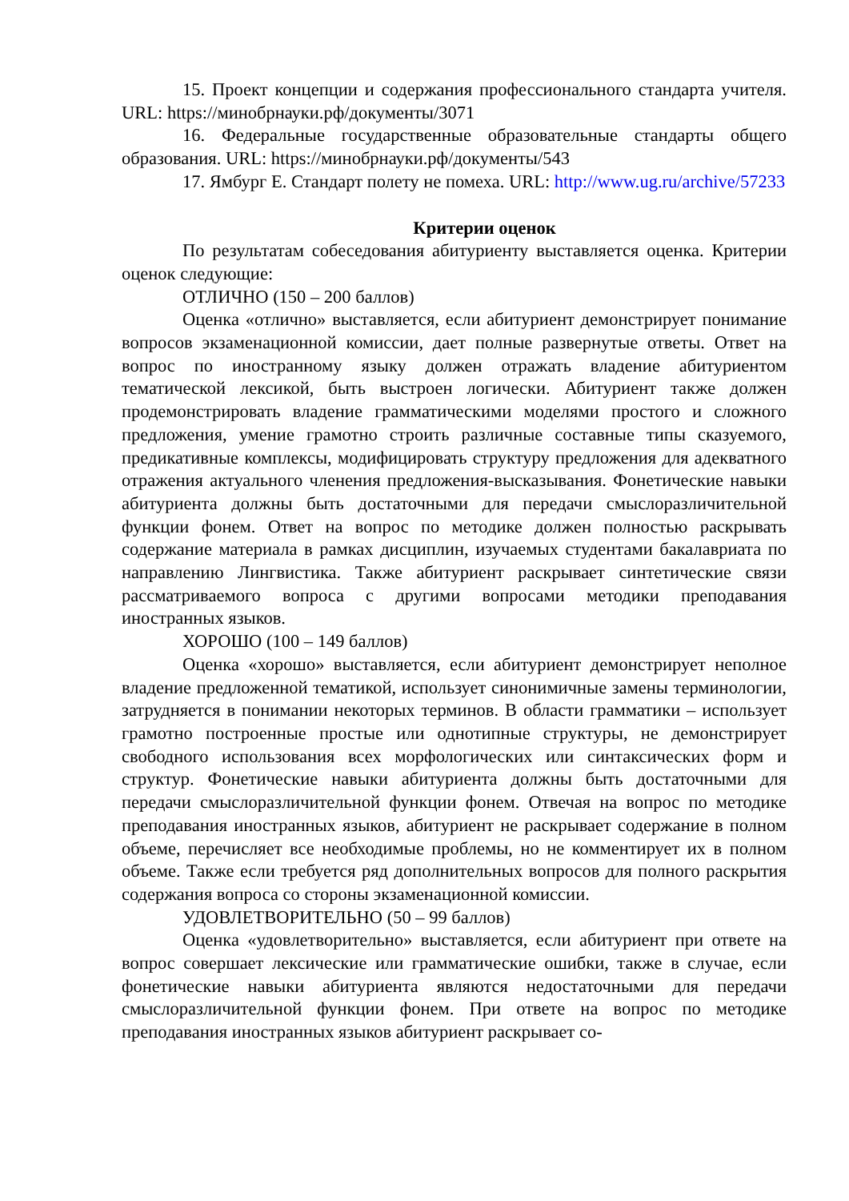15. Проект концепции и содержания профессионального стандарта учителя. URL: https://минобрнауки.рф/документы/3071
16. Федеральные государственные образовательные стандарты общего образования. URL: https://минобрнауки.рф/документы/543
17. Ямбург Е. Стандарт полету не помеха. URL: http://www.ug.ru/archive/57233
Критерии оценок
По результатам собеседования абитуриенту выставляется оценка. Критерии оценок следующие:
ОТЛИЧНО (150 – 200 баллов)
Оценка «отлично» выставляется, если абитуриент демонстрирует понимание вопросов экзаменационной комиссии, дает полные развернутые ответы. Ответ на вопрос по иностранному языку должен отражать владение абитуриентом тематической лексикой, быть выстроен логически. Абитуриент также должен продемонстрировать владение грамматическими моделями простого и сложного предложения, умение грамотно строить различные составные типы сказуемого, предикативные комплексы, модифицировать структуру предложения для адекватного отражения актуального членения предложения-высказывания. Фонетические навыки абитуриента должны быть достаточными для передачи смыслоразличительной функции фонем. Ответ на вопрос по методике должен полностью раскрывать содержание материала в рамках дисциплин, изучаемых студентами бакалавриата по направлению Лингвистика. Также абитуриент раскрывает синтетические связи рассматриваемого вопроса с другими вопросами методики преподавания иностранных языков.
ХОРОШО (100 – 149 баллов)
Оценка «хорошо» выставляется, если абитуриент демонстрирует неполное владение предложенной тематикой, использует синонимичные замены терминологии, затрудняется в понимании некоторых терминов. В области грамматики – использует грамотно построенные простые или однотипные структуры, не демонстрирует свободного использования всех морфологических или синтаксических форм и структур. Фонетические навыки абитуриента должны быть достаточными для передачи смыслоразличительной функции фонем. Отвечая на вопрос по методике преподавания иностранных языков, абитуриент не раскрывает содержание в полном объеме, перечисляет все необходимые проблемы, но не комментирует их в полном объеме. Также если требуется ряд дополнительных вопросов для полного раскрытия содержания вопроса со стороны экзаменационной комиссии.
УДОВЛЕТВОРИТЕЛЬНО (50 – 99 баллов)
Оценка «удовлетворительно» выставляется, если абитуриент при ответе на вопрос совершает лексические или грамматические ошибки, также в случае, если фонетические навыки абитуриента являются недостаточными для передачи смыслоразличительной функции фонем. При ответе на вопрос по методике преподавания иностранных языков абитуриент раскрывает со-